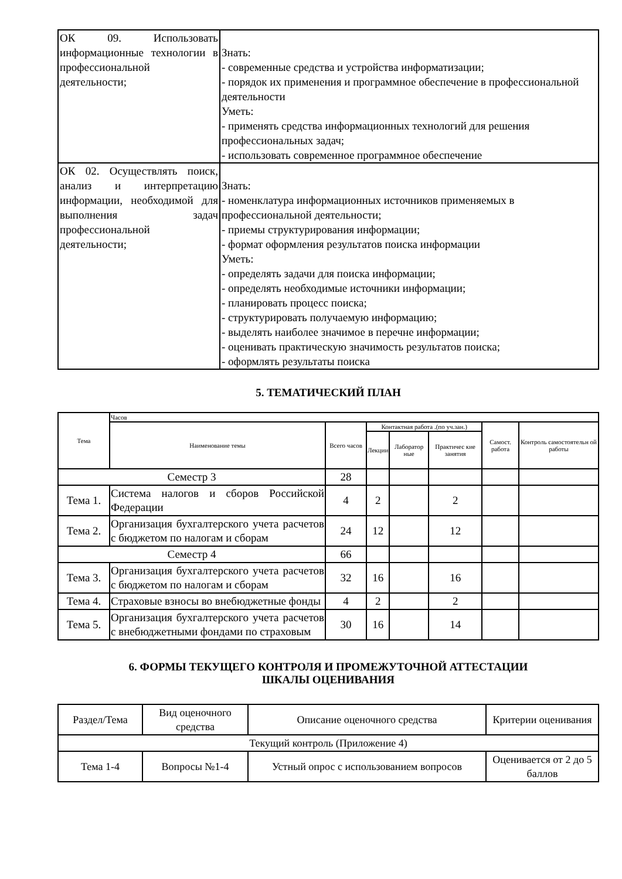| ОК 09. Использовать информационные технологии в профессиональной деятельности; | Знать: - современные средства и устройства информатизации; - порядок их применения и программное обеспечение в профессиональной деятельности Уметь: - применять средства информационных технологий для решения профессиональных задач; - использовать современное программное обеспечение |
| ОК 02. Осуществлять поиск, анализ и интерпретацию информации, необходимой для выполнения задач профессиональной деятельности; | Знать: - номенклатура информационных источников применяемых в профессиональной деятельности; - приемы структурирования информации; - формат оформления результатов поиска информации Уметь: - определять задачи для поиска информации; - определять необходимые источники информации; - планировать процесс поиска; - структурировать получаемую информацию; - выделять наиболее значимое в перечне информации; - оценивать практическую значимость результатов поиска; - оформлять результаты поиска |
5. ТЕМАТИЧЕСКИЙ ПЛАН
| Тема | Часов | | | | | | |
| --- | --- | --- | --- | --- | --- | --- | --- |
| | Наименование темы | Всего часов | Контактная работа .(по уч.зан.) | | | Самост. работа | Контроль самостоятельн ой работы |
| | | | Лекции | Лаборатор ные | Практичес кие занятия | | |
| Семестр 3 | | 28 | | | | | |
| Тема 1. | Система налогов и сборов Российской Федерации | 4 | 2 | | 2 | | |
| Тема 2. | Организация бухгалтерского учета расчетов с бюджетом по налогам и сборам | 24 | 12 | | 12 | | |
| Семестр 4 | | 66 | | | | | |
| Тема 3. | Организация бухгалтерского учета расчетов с бюджетом по налогам и сборам | 32 | 16 | | 16 | | |
| Тема 4. | Страховые взносы во внебюджетные фонды | 4 | 2 | | 2 | | |
| Тема 5. | Организация бухгалтерского учета расчетов с внебюджетными фондами по страховым | 30 | 16 | | 14 | | |
6. ФОРМЫ ТЕКУЩЕГО КОНТРОЛЯ И ПРОМЕЖУТОЧНОЙ АТТЕСТАЦИИ
ШКАЛЫ ОЦЕНИВАНИЯ
| Раздел/Тема | Вид оценочного средства | Описание оценочного средства | Критерии оценивания |
| Текущий контроль (Приложение 4) | | | |
| Тема 1-4 | Вопросы №1-4 | Устный опрос с использованием вопросов | Оценивается от 2 до 5 баллов |